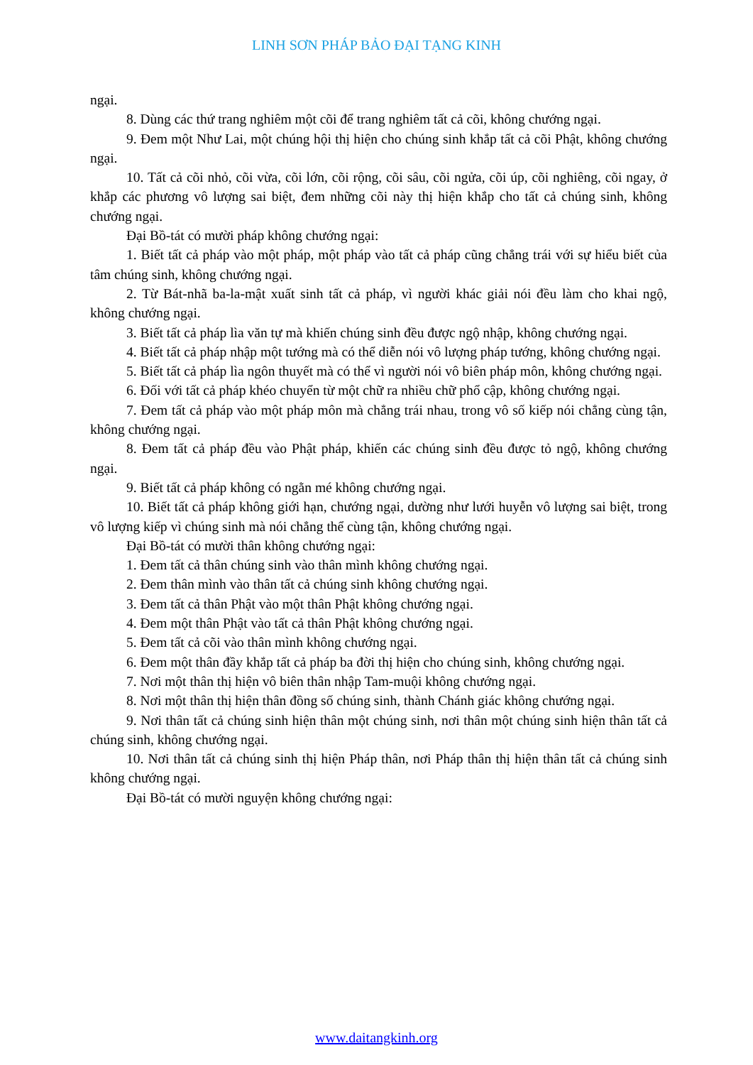LINH SƠN PHÁP BẢO ĐẠI TẠNG KINH
ngại.
8. Dùng các thứ trang nghiêm một cõi để trang nghiêm tất cả cõi, không chướng ngại.
9. Đem một Như Lai, một chúng hội thị hiện cho chúng sinh khắp tất cả cõi Phật, không chướng ngại.
10. Tất cả cõi nhỏ, cõi vừa, cõi lớn, cõi rộng, cõi sâu, cõi ngửa, cõi úp, cõi nghiêng, cõi ngay, ở khắp các phương vô lượng sai biệt, đem những cõi này thị hiện khắp cho tất cả chúng sinh, không chướng ngại.
Đại Bồ-tát có mười pháp không chướng ngại:
1. Biết tất cả pháp vào một pháp, một pháp vào tất cả pháp cũng chẳng trái với sự hiểu biết của tâm chúng sinh, không chướng ngại.
2. Từ Bát-nhã ba-la-mật xuất sinh tất cả pháp, vì người khác giải nói đều làm cho khai ngộ, không chướng ngại.
3. Biết tất cả pháp lìa văn tự mà khiến chúng sinh đều được ngộ nhập, không chướng ngại.
4. Biết tất cả pháp nhập một tướng mà có thể diễn nói vô lượng pháp tướng, không chướng ngại.
5. Biết tất cả pháp lìa ngôn thuyết mà có thể vì người nói vô biên pháp môn, không chướng ngại.
6. Đối với tất cả pháp khéo chuyển từ một chữ ra nhiều chữ phổ cập, không chướng ngại.
7. Đem tất cả pháp vào một pháp môn mà chẳng trái nhau, trong vô số kiếp nói chẳng cùng tận, không chướng ngại.
8. Đem tất cả pháp đều vào Phật pháp, khiến các chúng sinh đều được tỏ ngộ, không chướng ngại.
9. Biết tất cả pháp không có ngằn mé không chướng ngại.
10. Biết tất cả pháp không giới hạn, chướng ngại, dường như lưới huyễn vô lượng sai biệt, trong vô lượng kiếp vì chúng sinh mà nói chẳng thể cùng tận, không chướng ngại.
Đại Bồ-tát có mười thân không chướng ngại:
1. Đem tất cả thân chúng sinh vào thân mình không chướng ngại.
2. Đem thân mình vào thân tất cả chúng sinh không chướng ngại.
3. Đem tất cả thân Phật vào một thân Phật không chướng ngại.
4. Đem một thân Phật vào tất cả thân Phật không chướng ngại.
5. Đem tất cả cõi vào thân mình không chướng ngại.
6. Đem một thân đầy khắp tất cả pháp ba đời thị hiện cho chúng sinh, không chướng ngại.
7. Nơi một thân thị hiện vô biên thân nhập Tam-muội không chướng ngại.
8. Nơi một thân thị hiện thân đồng số chúng sinh, thành Chánh giác không chướng ngại.
9. Nơi thân tất cả chúng sinh hiện thân một chúng sinh, nơi thân một chúng sinh hiện thân tất cả chúng sinh, không chướng ngại.
10. Nơi thân tất cả chúng sinh thị hiện Pháp thân, nơi Pháp thân thị hiện thân tất cả chúng sinh không chướng ngại.
Đại Bồ-tát có mười nguyện không chướng ngại:
www.daitangkinh.org